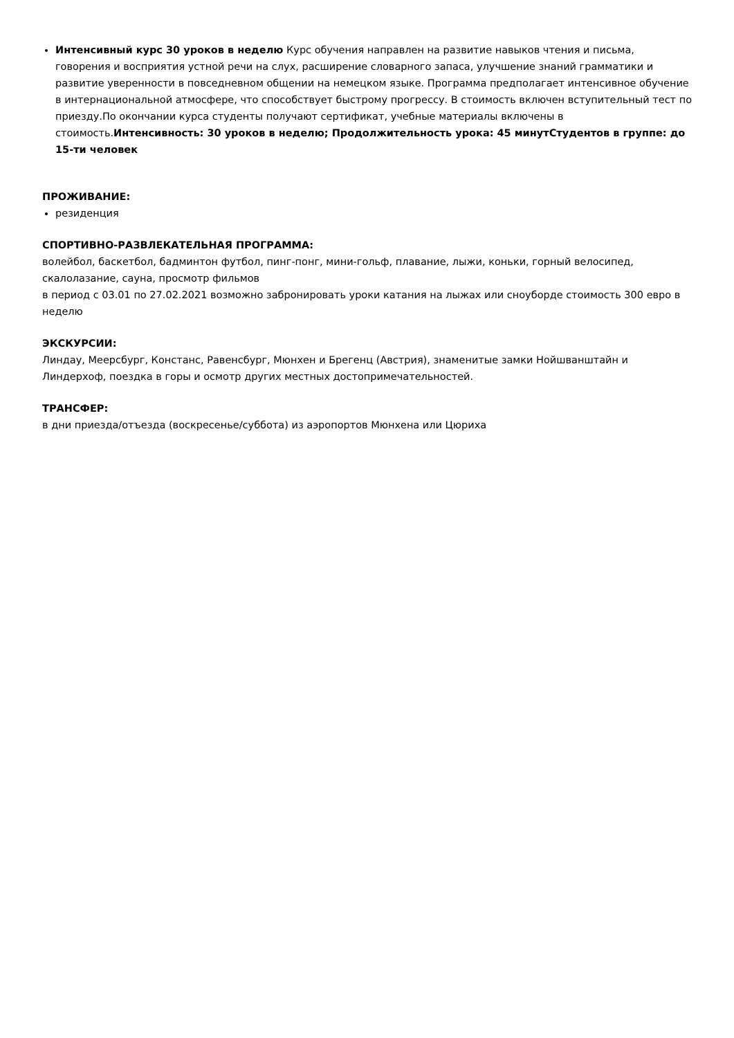Интенсивный курс 30 уроков в неделю Курс обучения направлен на развитие навыков чтения и письма, говорения и восприятия устной речи на слух, расширение словарного запаса, улучшение знаний грамматики и развитие уверенности в повседневном общении на немецком языке. Программа предполагает интенсивное обучение в интернациональной атмосфере, что способствует быстрому прогрессу. В стоимость включен вступительный тест по приезду.По окончании курса студенты получают сертификат, учебные материалы включены в стоимость.Интенсивность: 30 уроков в неделю; Продолжительность урока: 45 минутСтудентов в группе: до 15-ти человек
ПРОЖИВАНИЕ:
резиденция
СПОРТИВНО-РАЗВЛЕКАТЕЛЬНАЯ ПРОГРАММА:
волейбол, баскетбол, бадминтон футбол, пинг-понг, мини-гольф, плавание, лыжи, коньки, горный велосипед, скалолазание, сауна, просмотр фильмов
в период с 03.01 по 27.02.2021 возможно забронировать уроки катания на лыжах или сноуборде стоимость 300 евро в неделю
ЭКСКУРСИИ:
Линдау, Меерсбург, Констанс, Равенсбург, Мюнхен и Брегенц (Австрия), знаменитые замки Нойшванштайн и Линдерхоф, поездка в горы и осмотр других местных достопримечательностей.
ТРАНСФЕР:
в дни приезда/отъезда (воскресенье/суббота) из аэропортов Мюнхена или Цюриха